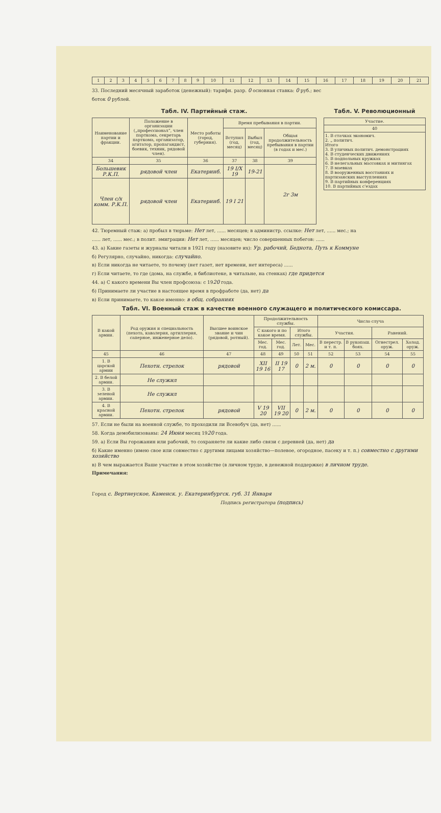| 1 | 2 | 3 | 4 | 5 | 6 | 7 | 8 | 9 | 10 | 11 | 12 | 13 | 14 | 15 | 16 | 17 | 18 | 19 | 20 | 21 |
33. Последний месячный заработок (денежный): тарифн. разр. 0 основная ставка: 0 руб.; вес
боток 0 рублей.
Табл. IV. Партийный стаж.
| Наименование партии и фракции. | Положение в организации („профессионал“, член парткома, секретарь парткома, организатор, агитатор, пропагандист, боевик, техник, рядовой член). | Место работы (город, губерния). | Время пребывания в партии. | | |
| --- | --- | --- | --- | --- | --- |
| | | | Вступил (год, месяц) | Выбыл (год, месяц) | Общая продолжительность пребывания в партии (в годах и мес.) |
| 34 | 35 | 36 | 37 | 38 | 39 |
| Большевик Р.К.П. | рядовой член | Екатеринб. | 19 I/X 19 | 19-21 | 2г 3м |
| Член с/х комм. Р.К.П. | рядовой член | Екатеринб. | 19 I 21 | | |
Табл. V. Революционный
| Участие. |
| --- |
| 40 |
| 1. В стачках экономич. 2. „ политич. Итого 3. В уличных политич. демонстрациях 4. В студенческих движениях 5. В подпольных кружках 6. В нелегальных массовках и митингах 7. В маевках 8. В вооруженных восстаниях и партизанских выступлениях 9. В партийных конференциях 10. В партийных с'ездах |
42. Тюремный стаж: а) пробыл в тюрьме: Нет лет, ...... месяцев; в администр. ссылке: Нет лет, ...... мес.; на
...... лет, ...... мес.; в полит. эмиграции: Нет лет, ...... месяцев; число совершенных побегов: ......
43. а) Какие газеты и журналы читали в 1921 году (назовите их): Ур. рабочий, Беднота, Путь к Коммуне
б) Регулярно, случайно, никогда: случайно.
в) Если никогда не читаете, то почему (нет газет, нет времени, нет интереса) ......
г) Если читаете, то где (дома, на службе, в библиотеке, в читальне, на стенках) где придется
44. а) С какого времени Вы член профсоюза: с 1920 года.
б) Принимаете ли участие в настоящее время в профработе (да, нет) да
в) Если принимаете, то какое именно: в общ. собраниях
Табл. VI. Военный стаж в качестве военного служащего и политического комиссара.
| В какой армии. | Род оружия и специальность (пехота, кавалерия, артиллерия, саперное, инженерное дело). | Высшее воинское звание и чин (рядовой, ротный). | Продолжительность службы. | | | | Число случа | | | |
| --- | --- | --- | --- | --- | --- | --- | --- | --- | --- | --- |
| | | | С какого и по какое время. | | Итого службы. | | Участия. | | Ранений. | |
| | | | Мес. год. | Мес. год. | Лет. | Мес. | В перестр. и т. п. | В рукопаш. боях. | Огнестрел. оруж. | Холод. оруж. |
| 45 | 46 | 47 | 48 | 49 | 50 | 51 | 52 | 53 | 54 | 55 |
| 1. В царской армии | Пехотн. стрелок | рядовой | XII 19 16 | II 19 17 | 0 | 2 м. | 0 | 0 | 0 | 0 |
| 2. В белой армии. | Не служил | | | | | | | | | |
| 3. В зеленой армии. | Не служил | | | | | | | | | |
| 4. В красной армии. | Пехотн. стрелок | рядовой | V 19 20 | VII 19 20 | 0 | 2 м. | 0 | 0 | 0 | 0 |
57. Если не были на военной службе, то проходили ли Всевобуч (да, нет) ......
58. Когда демобилизованы: 24 Июня месяц 1920 года.
59. а) Если Вы горожанин или рабочий, то сохраняете ли какие либо связи с деревней (да, нет) да
б) Какие именно (имею свое или совместно с другими лицами хозяйство—полевое, огородное, пасеку и т. п.) совместно с другими хозяйство
в) В чем выражается Ваше участие в этом хозяйстве (в личном труде, в денежной поддержке) в личном труде.
Примечания:
Город с. Вертнеуское, Каменск. у. Екатеринбургск. губ. 31 Января
Подпись регистратора (подпись)